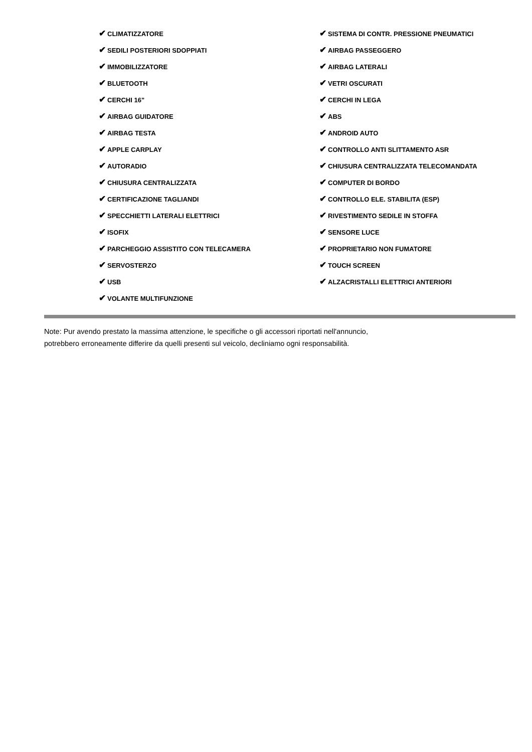✔ CLIMATIZZATORE
✔ SEDILI POSTERIORI SDOPPIATI
✔ IMMOBILIZZATORE
✔ BLUETOOTH
✔ CERCHI 16"
✔ AIRBAG GUIDATORE
✔ AIRBAG TESTA
✔ APPLE CARPLAY
✔ AUTORADIO
✔ CHIUSURA CENTRALIZZATA
✔ CERTIFICAZIONE TAGLIANDI
✔ SPECCHIETTI LATERALI ELETTRICI
✔ ISOFIX
✔ PARCHEGGIO ASSISTITO CON TELECAMERA
✔ SERVOSTERZO
✔ USB
✔ VOLANTE MULTIFUNZIONE
✔ SISTEMA DI CONTR. PRESSIONE PNEUMATICI
✔ AIRBAG PASSEGGERO
✔ AIRBAG LATERALI
✔ VETRI OSCURATI
✔ CERCHI IN LEGA
✔ ABS
✔ ANDROID AUTO
✔ CONTROLLO ANTI SLITTAMENTO ASR
✔ CHIUSURA CENTRALIZZATA TELECOMANDATA
✔ COMPUTER DI BORDO
✔ CONTROLLO ELE. STABILITA (ESP)
✔ RIVESTIMENTO SEDILE IN STOFFA
✔ SENSORE LUCE
✔ PROPRIETARIO NON FUMATORE
✔ TOUCH SCREEN
✔ ALZACRISTALLI ELETTRICI ANTERIORI
Note: Pur avendo prestato la massima attenzione, le specifiche o gli accessori riportati nell'annuncio,
potrebbero erroneamente differire da quelli presenti sul veicolo, decliniamo ogni responsabilità.